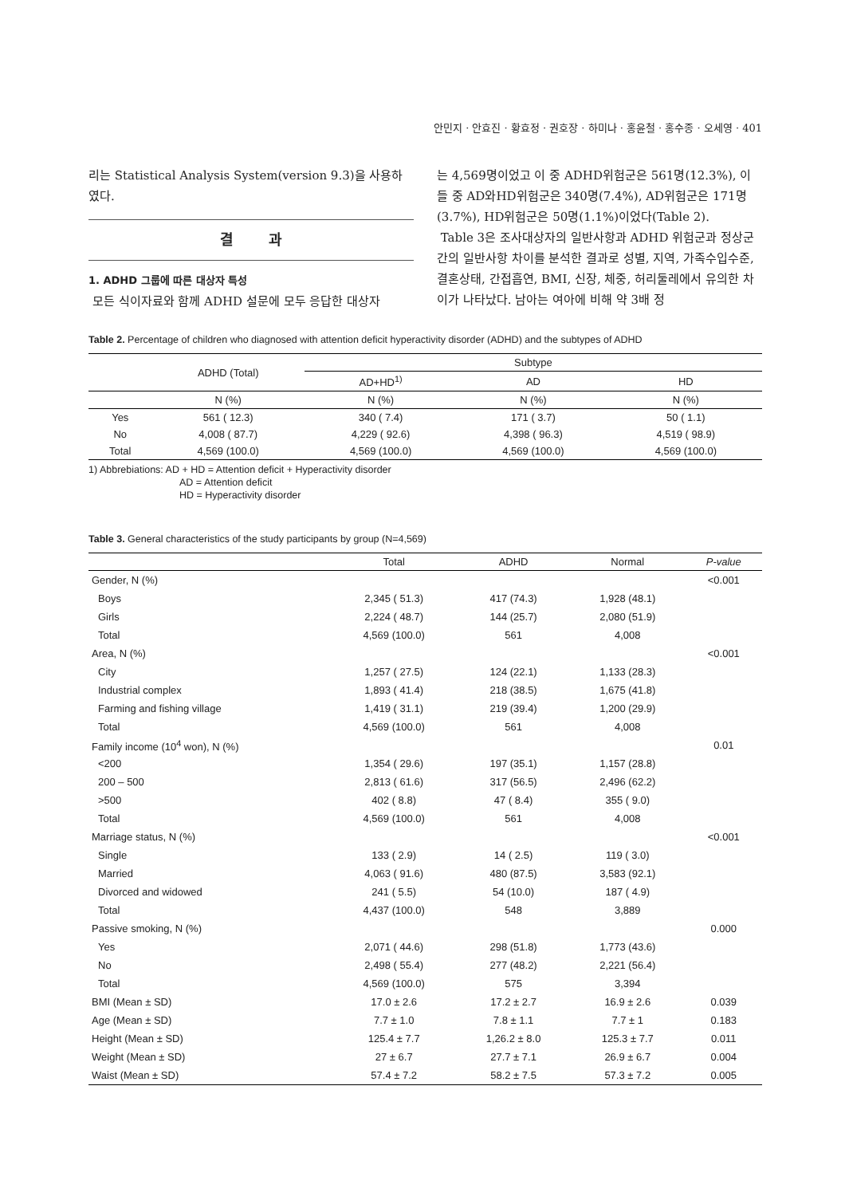안민지 · 안효진 · 황효정 · 권호장 · 하미나 · 홍윤철 · 홍수종 · 오세영 · 401
리는 Statistical Analysis System(version 9.3)을 사용하였다.
결 과
1. ADHD 그룹에 따른 대상자 특성
모든 식이자료와 함께 ADHD 설문에 모두 응답한 대상자
는 4,569명이었고 이 중 ADHD위험군은 561명(12.3%), 이들 중 AD와HD위험군은 340명(7.4%), AD위험군은 171명(3.7%), HD위험군은 50명(1.1%)이었다(Table 2).
Table 3은 조사대상자의 일반사항과 ADHD 위험군과 정상군간의 일반사항 차이를 분석한 결과로 성별, 지역, 가족수입수준, 결혼상태, 간접흡연, BMI, 신장, 체중, 허리둘레에서 유의한 차이가 나타났다. 남아는 여아에 비해 약 3배 정
Table 2. Percentage of children who diagnosed with attention deficit hyperactivity disorder (ADHD) and the subtypes of ADHD
| | ADHD (Total) | Subtype | | |
| --- | --- | --- | --- | --- |
| | | AD+HD<sup>1)</sup> | AD | HD |
| | N (%) | N (%) | N (%) | N (%) |
| Yes | 561 ( 12.3) | 340 ( 7.4) | 171 ( 3.7) | 50 ( 1.1) |
| No | 4,008 ( 87.7) | 4,229 ( 92.6) | 4,398 ( 96.3) | 4,519 ( 98.9) |
| Total | 4,569 (100.0) | 4,569 (100.0) | 4,569 (100.0) | 4,569 (100.0) |
1) Abbrebiations: AD + HD = Attention deficit + Hyperactivity disorder
AD = Attention deficit
HD = Hyperactivity disorder
Table 3. General characteristics of the study participants by group (N=4,569)
| | Total | ADHD | Normal | P-value |
| --- | --- | --- | --- | --- |
| Gender, N (%) | | | | <0.001 |
| Boys | 2,345 ( 51.3) | 417 (74.3) | 1,928 (48.1) | |
| Girls | 2,224 ( 48.7) | 144 (25.7) | 2,080 (51.9) | |
| Total | 4,569 (100.0) | 561 | 4,008 | |
| Area, N (%) | | | | <0.001 |
| City | 1,257 ( 27.5) | 124 (22.1) | 1,133 (28.3) | |
| Industrial complex | 1,893 ( 41.4) | 218 (38.5) | 1,675 (41.8) | |
| Farming and fishing village | 1,419 ( 31.1) | 219 (39.4) | 1,200 (29.9) | |
| Total | 4,569 (100.0) | 561 | 4,008 | |
| Family income (10<sup>4</sup> won), N (%) | | | | 0.01 |
| <200 | 1,354 ( 29.6) | 197 (35.1) | 1,157 (28.8) | |
| 200 – 500 | 2,813 ( 61.6) | 317 (56.5) | 2,496 (62.2) | |
| >500 | 402 ( 8.8) | 47 ( 8.4) | 355 ( 9.0) | |
| Total | 4,569 (100.0) | 561 | 4,008 | |
| Marriage status, N (%) | | | | <0.001 |
| Single | 133 ( 2.9) | 14 ( 2.5) | 119 ( 3.0) | |
| Married | 4,063 ( 91.6) | 480 (87.5) | 3,583 (92.1) | |
| Divorced and widowed | 241 ( 5.5) | 54 (10.0) | 187 ( 4.9) | |
| Total | 4,437 (100.0) | 548 | 3,889 | |
| Passive smoking, N (%) | | | | 0.000 |
| Yes | 2,071 ( 44.6) | 298 (51.8) | 1,773 (43.6) | |
| No | 2,498 ( 55.4) | 277 (48.2) | 2,221 (56.4) | |
| Total | 4,569 (100.0) | 575 | 3,394 | |
| BMI (Mean ± SD) | 17.0 ± 2.6 | 17.2 ± 2.7 | 16.9 ± 2.6 | 0.039 |
| Age (Mean ± SD) | 7.7 ± 1.0 | 7.8 ± 1.1 | 7.7 ± 1 | 0.183 |
| Height (Mean ± SD) | 125.4 ± 7.7 | 1,26.2 ± 8.0 | 125.3 ± 7.7 | 0.011 |
| Weight (Mean ± SD) | 27 ± 6.7 | 27.7 ± 7.1 | 26.9 ± 6.7 | 0.004 |
| Waist (Mean ± SD) | 57.4 ± 7.2 | 58.2 ± 7.5 | 57.3 ± 7.2 | 0.005 |